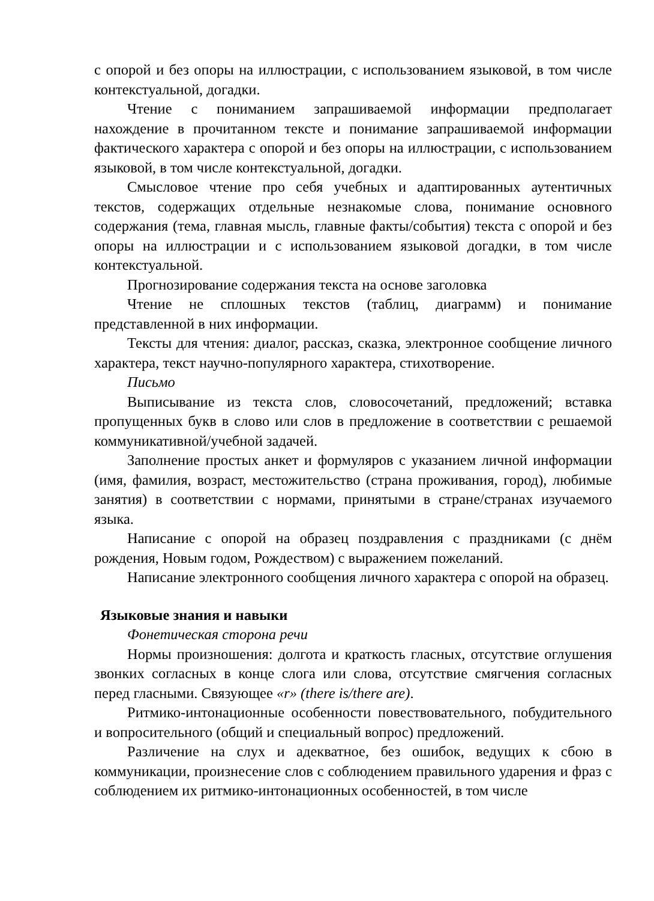с опорой и без опоры на иллюстрации, с использованием языковой, в том числе контекстуальной, догадки.
Чтение с пониманием запрашиваемой информации предполагает нахождение в прочитанном тексте и понимание запрашиваемой информации фактического характера с опорой и без опоры на иллюстрации, с использованием языковой, в том числе контекстуальной, догадки.
Смысловое чтение про себя учебных и адаптированных аутентичных текстов, содержащих отдельные незнакомые слова, понимание основного содержания (тема, главная мысль, главные факты/события) текста с опорой и без опоры на иллюстрации и с использованием языковой догадки, в том числе контекстуальной.
Прогнозирование содержания текста на основе заголовка
Чтение не сплошных текстов (таблиц, диаграмм) и понимание представленной в них информации.
Тексты для чтения: диалог, рассказ, сказка, электронное сообщение личного характера, текст научно-популярного характера, стихотворение.
Письмо
Выписывание из текста слов, словосочетаний, предложений; вставка пропущенных букв в слово или слов в предложение в соответствии с решаемой коммуникативной/учебной задачей.
Заполнение простых анкет и формуляров с указанием личной информации (имя, фамилия, возраст, местожительство (страна проживания, город), любимые занятия) в соответствии с нормами, принятыми в стране/странах изучаемого языка.
Написание с опорой на образец поздравления с праздниками (с днём рождения, Новым годом, Рождеством) с выражением пожеланий.
Написание электронного сообщения личного характера с опорой на образец.
Языковые знания и навыки
Фонетическая сторона речи
Нормы произношения: долгота и краткость гласных, отсутствие оглушения звонких согласных в конце слога или слова, отсутствие смягчения согласных перед гласными. Связующее «r» (there is/there are).
Ритмико-интонационные особенности повествовательного, побудительного и вопросительного (общий и специальный вопрос) предложений.
Различение на слух и адекватное, без ошибок, ведущих к сбою в коммуникации, произнесение слов с соблюдением правильного ударения и фраз с соблюдением их ритмико-интонационных особенностей, в том числе